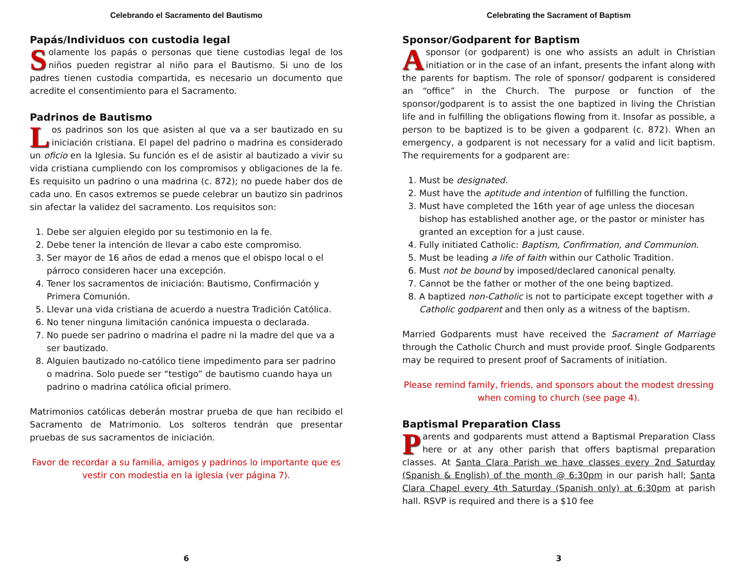Celebrando el Sacramento del Bautismo
Papás/Individuos con custodia legal
Solamente los papás o personas que tiene custodias legal de los niños pueden registrar al niño para el Bautismo. Si uno de los padres tienen custodia compartida, es necesario un documento que acredite el consentimiento para el Sacramento.
Padrinos de Bautismo
Los padrinos son los que asisten al que va a ser bautizado en su iniciación cristiana. El papel del padrino o madrina es considerado un oficio en la Iglesia. Su función es el de asistir al bautizado a vivir su vida cristiana cumpliendo con los compromisos y obligaciones de la fe. Es requisito un padrino o una madrina (c. 872); no puede haber dos de cada uno. En casos extremos se puede celebrar un bautizo sin padrinos sin afectar la validez del sacramento. Los requisitos son:
1. Debe ser alguien elegido por su testimonio en la fe.
2. Debe tener la intención de llevar a cabo este compromiso.
3. Ser mayor de 16 años de edad a menos que el obispo local o el párroco consideren hacer una excepción.
4. Tener los sacramentos de iniciación: Bautismo, Confirmación y Primera Comunión.
5. Llevar una vida cristiana de acuerdo a nuestra Tradición Católica.
6. No tener ninguna limitación canónica impuesta o declarada.
7. No puede ser padrino o madrina el padre ni la madre del que va a ser bautizado.
8. Alguien bautizado no-católico tiene impedimento para ser padrino o madrina. Solo puede ser “testigo” de bautismo cuando haya un padrino o madrina católica oficial primero.
Matrimonios católicas deberán mostrar prueba de que han recibido el Sacramento de Matrimonio. Los solteros tendrán que presentar pruebas de sus sacramentos de iniciación.
Favor de recordar a su familia, amigos y padrinos lo importante que es vestir con modestia en la iglesia (ver página 7).
6
Celebrating the Sacrament of Baptism
Sponsor/Godparent for Baptism
A sponsor (or godparent) is one who assists an adult in Christian initiation or in the case of an infant, presents the infant along with the parents for baptism. The role of sponsor/ godparent is considered an “office” in the Church. The purpose or function of the sponsor/godparent is to assist the one baptized in living the Christian life and in fulfilling the obligations flowing from it. Insofar as possible, a person to be baptized is to be given a godparent (c. 872). When an emergency, a godparent is not necessary for a valid and licit baptism. The requirements for a godparent are:
1. Must be designated.
2. Must have the aptitude and intention of fulfilling the function.
3. Must have completed the 16th year of age unless the diocesan bishop has established another age, or the pastor or minister has granted an exception for a just cause.
4. Fully initiated Catholic: Baptism, Confirmation, and Communion.
5. Must be leading a life of faith within our Catholic Tradition.
6. Must not be bound by imposed/declared canonical penalty.
7. Cannot be the father or mother of the one being baptized.
8. A baptized non-Catholic is not to participate except together with a Catholic godparent and then only as a witness of the baptism.
Married Godparents must have received the Sacrament of Marriage through the Catholic Church and must provide proof. Single Godparents may be required to present proof of Sacraments of initiation.
Please remind family, friends, and sponsors about the modest dressing when coming to church (see page 4).
Baptismal Preparation Class
Parents and godparents must attend a Baptismal Preparation Class here or at any other parish that offers baptismal preparation classes. At Santa Clara Parish we have classes every 2nd Saturday (Spanish & English) of the month @ 6:30pm in our parish hall; Santa Clara Chapel every 4th Saturday (Spanish only) at 6:30pm at parish hall. RSVP is required and there is a $10 fee
3